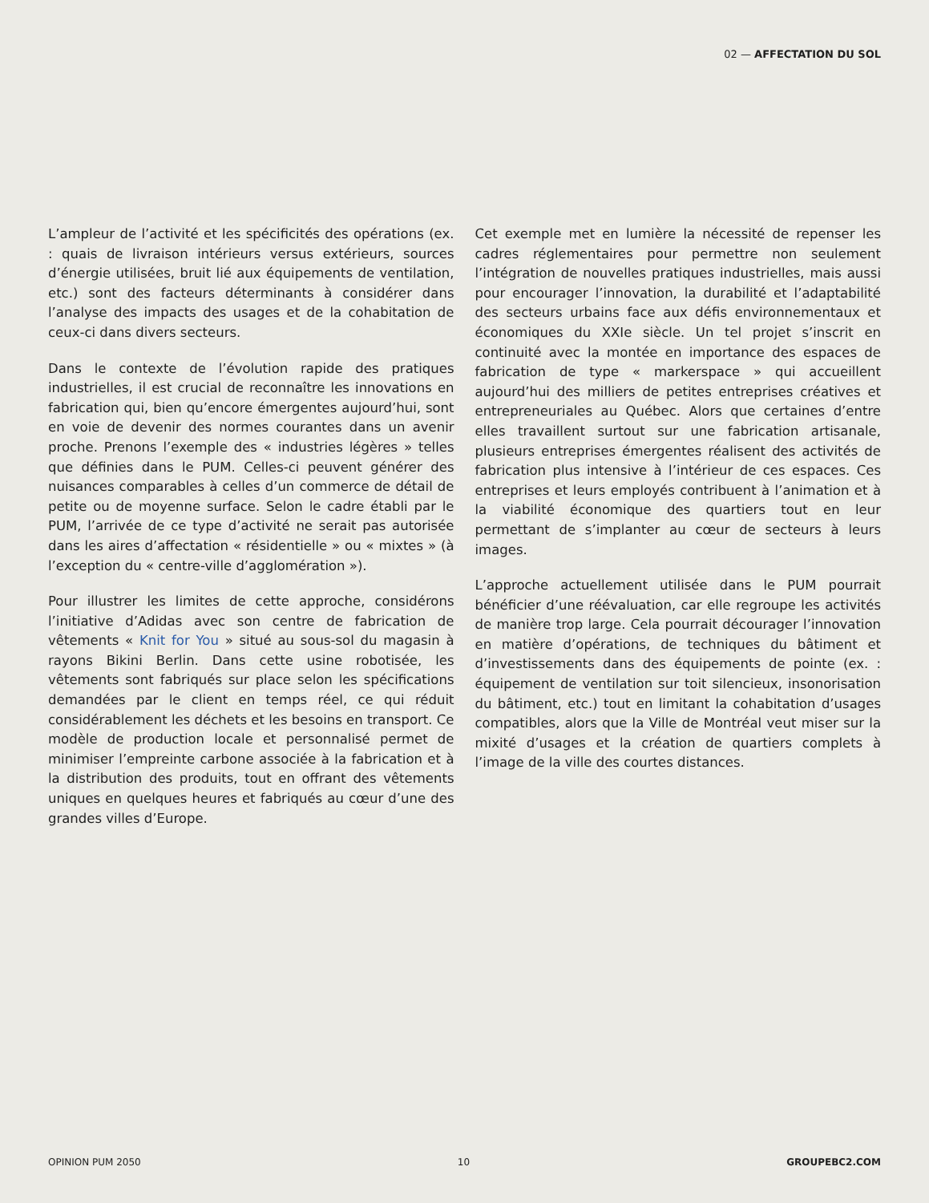02 — AFFECTATION DU SOL
L’ampleur de l’activité et les spécificités des opérations (ex. : quais de livraison intérieurs versus extérieurs, sources d’énergie utilisées, bruit lié aux équipements de ventilation, etc.) sont des facteurs déterminants à considérer dans l’analyse des impacts des usages et de la cohabitation de ceux-ci dans divers secteurs.
Dans le contexte de l’évolution rapide des pratiques industrielles, il est crucial de reconnaître les innovations en fabrication qui, bien qu’encore émergentes aujourd’hui, sont en voie de devenir des normes courantes dans un avenir proche. Prenons l’exemple des « industries légères » telles que définies dans le PUM. Celles-ci peuvent générer des nuisances comparables à celles d’un commerce de détail de petite ou de moyenne surface. Selon le cadre établi par le PUM, l’arrivée de ce type d’activité ne serait pas autorisée dans les aires d’affectation « résidentielle » ou « mixtes » (à l’exception du « centre-ville d’agglomération »).
Pour illustrer les limites de cette approche, considérons l’initiative d’Adidas avec son centre de fabrication de vêtements « Knit for You » situé au sous-sol du magasin à rayons Bikini Berlin. Dans cette usine robotisée, les vêtements sont fabriqués sur place selon les spécifications demandées par le client en temps réel, ce qui réduit considérablement les déchets et les besoins en transport. Ce modèle de production locale et personnalisé permet de minimiser l’empreinte carbone associée à la fabrication et à la distribution des produits, tout en offrant des vêtements uniques en quelques heures et fabriqués au cœur d’une des grandes villes d’Europe.
Cet exemple met en lumière la nécessité de repenser les cadres réglementaires pour permettre non seulement l’intégration de nouvelles pratiques industrielles, mais aussi pour encourager l’innovation, la durabilité et l’adaptabilité des secteurs urbains face aux défis environnementaux et économiques du XXIe siècle. Un tel projet s’inscrit en continuité avec la montée en importance des espaces de fabrication de type « markerspace » qui accueillent aujourd’hui des milliers de petites entreprises créatives et entrepreneuriales au Québec. Alors que certaines d’entre elles travaillent surtout sur une fabrication artisanale, plusieurs entreprises émergentes réalisent des activités de fabrication plus intensive à l’intérieur de ces espaces. Ces entreprises et leurs employés contribuent à l’animation et à la viabilité économique des quartiers tout en leur permettant de s’implanter au cœur de secteurs à leurs images.
L’approche actuellement utilisée dans le PUM pourrait bénéficier d’une réévaluation, car elle regroupe les activités de manière trop large. Cela pourrait décourager l’innovation en matière d’opérations, de techniques du bâtiment et d’investissements dans des équipements de pointe (ex. : équipement de ventilation sur toit silencieux, insonorisation du bâtiment, etc.) tout en limitant la cohabitation d’usages compatibles, alors que la Ville de Montréal veut miser sur la mixité d’usages et la création de quartiers complets à l’image de la ville des courtes distances.
OPINION PUM 2050 10 GROUPEBC2.COM